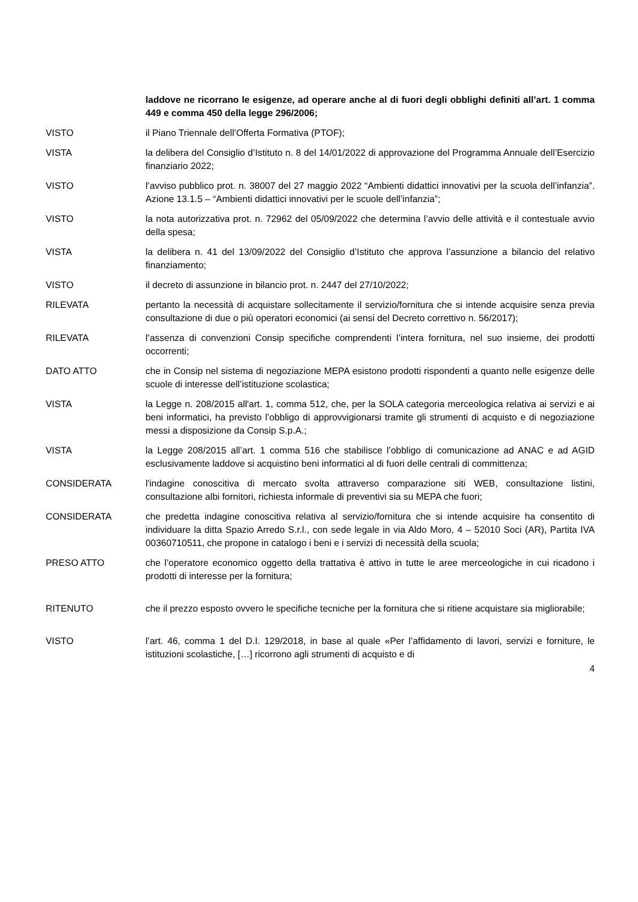laddove ne ricorrano le esigenze, ad operare anche al di fuori degli obblighi definiti all’art. 1 comma 449 e comma 450 della legge 296/2006;
VISTO il Piano Triennale dell’Offerta Formativa (PTOF);
VISTA la delibera del Consiglio d’Istituto n. 8 del 14/01/2022 di approvazione del Programma Annuale dell’Esercizio finanziario 2022;
VISTO l’avviso pubblico prot. n. 38007 del 27 maggio 2022 “Ambienti didattici innovativi per la scuola dell’infanzia”. Azione 13.1.5 – “Ambienti didattici innovativi per le scuole dell’infanzia”;
VISTO la nota autorizzativa prot. n. 72962 del 05/09/2022 che determina l’avvio delle attività e il contestuale avvio della spesa;
VISTA la delibera n. 41 del 13/09/2022 del Consiglio d’Istituto che approva l’assunzione a bilancio del relativo finanziamento;
VISTO il decreto di assunzione in bilancio prot. n. 2447 del 27/10/2022;
RILEVATA pertanto la necessità di acquistare sollecitamente il servizio/fornitura che si intende acquisire senza previa consultazione di due o più operatori economici (ai sensi del Decreto correttivo n. 56/2017);
RILEVATA l’assenza di convenzioni Consip specifiche comprendenti l’intera fornitura, nel suo insieme, dei prodotti occorrenti;
DATO ATTO che in Consip nel sistema di negoziazione MEPA esistono prodotti rispondenti a quanto nelle esigenze delle scuole di interesse dell’istituzione scolastica;
VISTA la Legge n. 208/2015 all'art. 1, comma 512, che, per la SOLA categoria merceologica relativa ai servizi e ai beni informatici, ha previsto l’obbligo di approvvigionarsi tramite gli strumenti di acquisto e di negoziazione messi a disposizione da Consip S.p.A.;
VISTA la Legge 208/2015 all’art. 1 comma 516 che stabilisce l’obbligo di comunicazione ad ANAC e ad AGID esclusivamente laddove si acquistino beni informatici al di fuori delle centrali di committenza;
CONSIDERATA l'indagine conoscitiva di mercato svolta attraverso comparazione siti WEB, consultazione listini, consultazione albi fornitori, richiesta informale di preventivi sia su MEPA che fuori;
CONSIDERATA che predetta indagine conoscitiva relativa al servizio/fornitura che si intende acquisire ha consentito di individuare la ditta Spazio Arredo S.r.l., con sede legale in via Aldo Moro, 4 – 52010 Soci (AR), Partita IVA 00360710511, che propone in catalogo i beni e i servizi di necessità della scuola;
PRESO ATTO che l’operatore economico oggetto della trattativa è attivo in tutte le aree merceologiche in cui ricadono i prodotti di interesse per la fornitura;
RITENUTO che il prezzo esposto ovvero le specifiche tecniche per la fornitura che si ritiene acquistare sia migliorabile;
VISTO l’art. 46, comma 1 del D.I. 129/2018, in base al quale «Per l’affidamento di lavori, servizi e forniture, le istituzioni scolastiche, […] ricorrono agli strumenti di acquisto e di
4